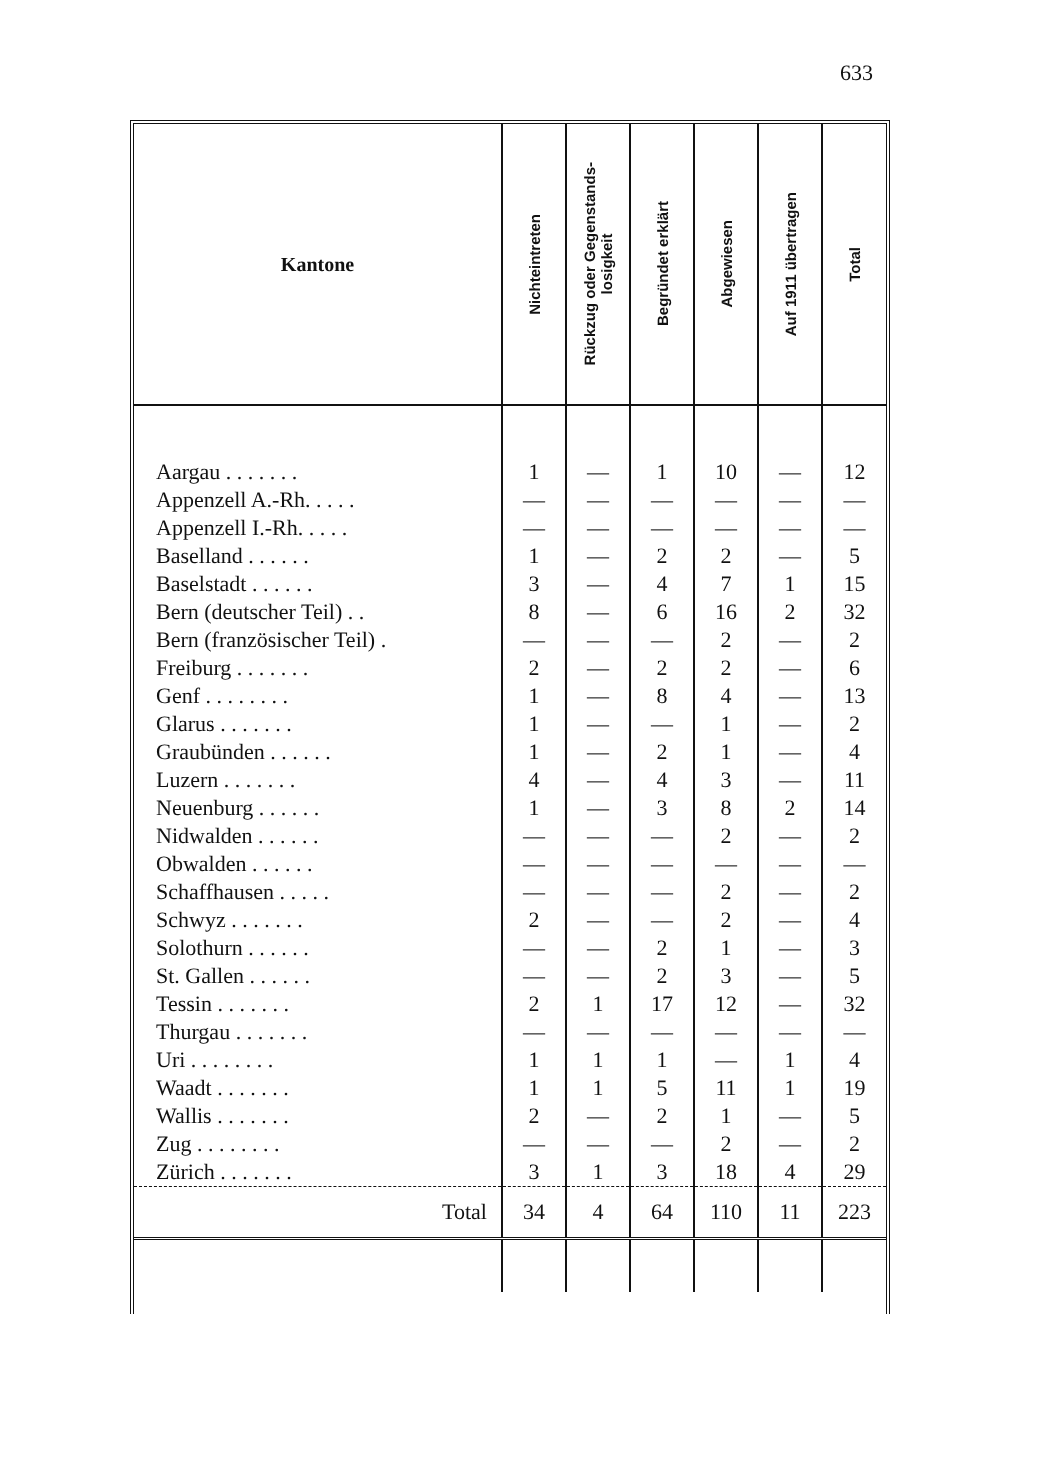633
| Kantone | Nichteintreten | Rückzug oder Gegenstands- losigkeit | Begründet erklärt | Abgewiesen | Auf 1911 übertragen | Total |
| --- | --- | --- | --- | --- | --- | --- |
| Aargau . . . . . . . | 1 | — | 1 | 10 | — | 12 |
| Appenzell A.-Rh. . . . . | — | — | — | — | — | — |
| Appenzell I.-Rh. . . . . | — | — | — | — | — | — |
| Baselland . . . . . . | 1 | — | 2 | 2 | — | 5 |
| Baselstadt . . . . . . | 3 | — | 4 | 7 | 1 | 15 |
| Bern (deutscher Teil) . . | 8 | — | 6 | 16 | 2 | 32 |
| Bern (französischer Teil) . | — | — | — | 2 | — | 2 |
| Freiburg . . . . . . . | 2 | — | 2 | 2 | — | 6 |
| Genf . . . . . . . . | 1 | — | 8 | 4 | — | 13 |
| Glarus . . . . . . . | 1 | — | — | 1 | — | 2 |
| Graubünden . . . . . . | 1 | — | 2 | 1 | — | 4 |
| Luzern . . . . . . . | 4 | — | 4 | 3 | — | 11 |
| Neuenburg . . . . . . | 1 | — | 3 | 8 | 2 | 14 |
| Nidwalden . . . . . . | — | — | — | 2 | — | 2 |
| Obwalden . . . . . . | — | — | — | — | — | — |
| Schaffhausen . . . . . | — | — | — | 2 | — | 2 |
| Schwyz . . . . . . . | 2 | — | — | 2 | — | 4 |
| Solothurn . . . . . . | — | — | 2 | 1 | — | 3 |
| St. Gallen . . . . . . | — | — | 2 | 3 | — | 5 |
| Tessin . . . . . . . | 2 | 1 | 17 | 12 | — | 32 |
| Thurgau . . . . . . . | — | — | — | — | — | — |
| Uri . . . . . . . . | 1 | 1 | 1 | — | 1 | 4 |
| Waadt . . . . . . . | 1 | 1 | 5 | 11 | 1 | 19 |
| Wallis . . . . . . . | 2 | — | 2 | 1 | — | 5 |
| Zug . . . . . . . . | — | — | — | 2 | — | 2 |
| Zürich . . . . . . . | 3 | 1 | 3 | 18 | 4 | 29 |
| Total | 34 | 4 | 64 | 110 | 11 | 223 |